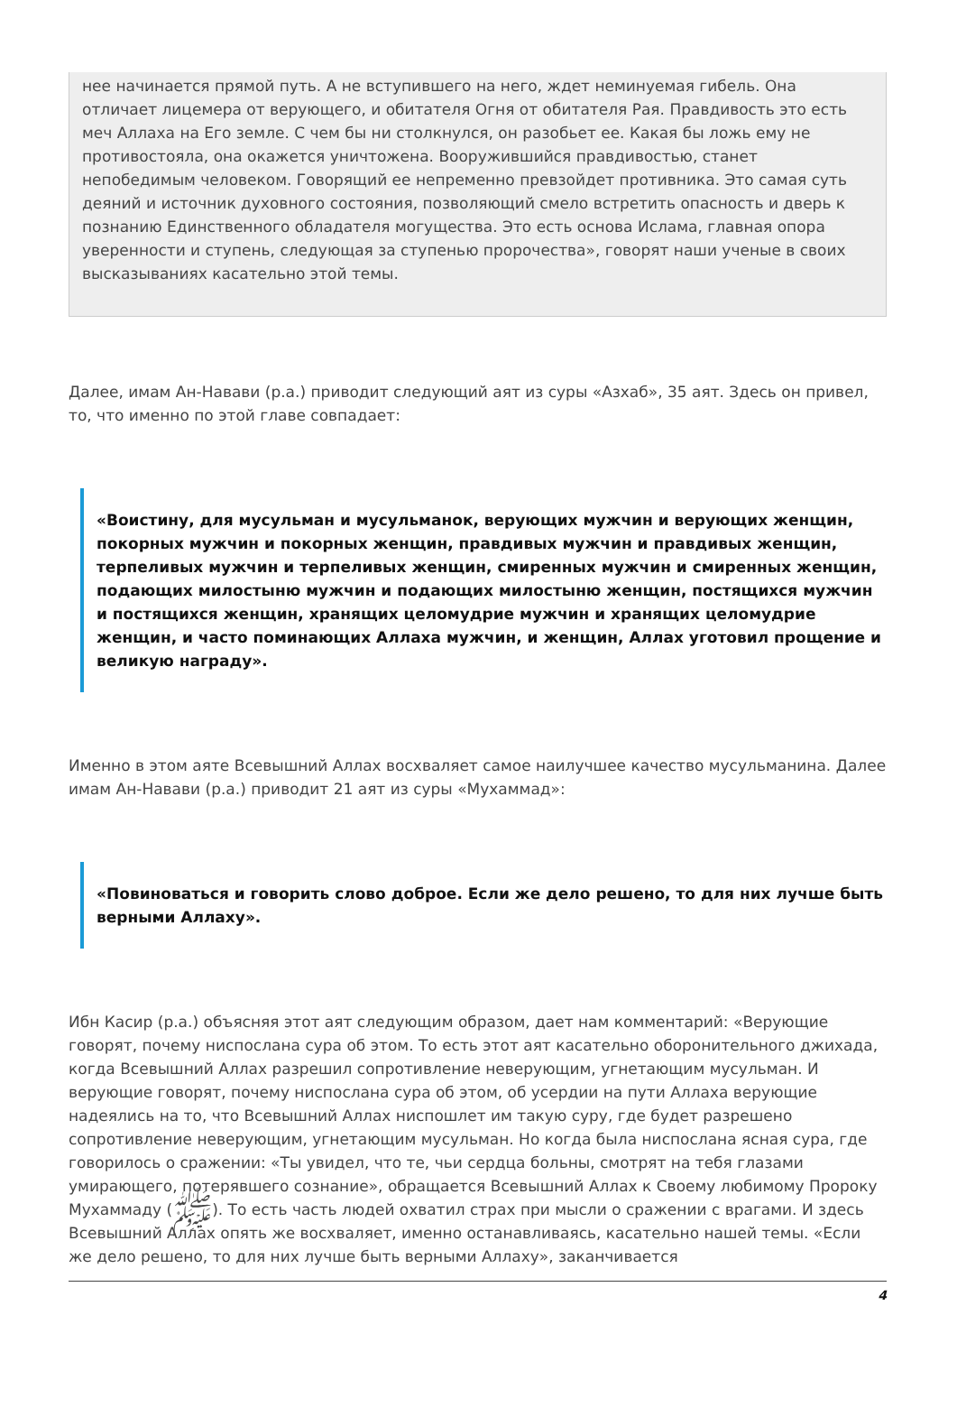нее начинается прямой путь. А не вступившего на него, ждет неминуемая гибель. Она отличает лицемера от верующего, и обитателя Огня от обитателя Рая. Правдивость это есть меч Аллаха на Его земле. С чем бы ни столкнулся, он разобьет ее. Какая бы ложь ему не противостояла, она окажется уничтожена. Вооружившийся правдивостью, станет непобедимым человеком. Говорящий ее непременно превзойдет противника. Это самая суть деяний и источник духовного состояния, позволяющий смело встретить опасность и дверь к познанию Единственного обладателя могущества. Это есть основа Ислама, главная опора уверенности и ступень, следующая за ступенью пророчества», говорят наши ученые в своих высказываниях касательно этой темы.
Далее, имам Ан-Навави (р.а.) приводит следующий аят из суры «Азхаб», 35 аят. Здесь он привел, то, что именно по этой главе совпадает:
«Воистину, для мусульман и мусульманок, верующих мужчин и верующих женщин, покорных мужчин и покорных женщин, правдивых мужчин и правдивых женщин, терпеливых мужчин и терпеливых женщин, смиренных мужчин и смиренных женщин, подающих милостыню мужчин и подающих милостыню женщин, постящихся мужчин и постящихся женщин, хранящих целомудрие мужчин и хранящих целомудрие женщин, и часто поминающих Аллаха мужчин, и женщин, Аллах уготовил прощение и великую награду».
Именно в этом аяте Всевышний Аллах восхваляет самое наилучшее качество мусульманина. Далее имам Ан-Навави (р.а.) приводит 21 аят из суры «Мухаммад»:
«Повиноваться и говорить слово доброе. Если же дело решено, то для них лучше быть верными Аллаху».
Ибн Касир (р.а.) объясняя этот аят следующим образом, дает нам комментарий: «Верующие говорят, почему ниспослана сура об этом. То есть этот аят касательно оборонительного джихада, когда Всевышний Аллах разрешил сопротивление неверующим, угнетающим мусульман. И верующие говорят, почему ниспослана сура об этом, об усердии на пути Аллаха верующие надеялись на то, что Всевышний Аллах ниспошлет им такую суру, где будет разрешено сопротивление неверующим, угнетающим мусульман. Но когда была ниспослана ясная сура, где говорилось о сражении: «Ты увидел, что те, чьи сердца больны, смотрят на тебя глазами умирающего, потерявшего сознание», обращается Всевышний Аллах к Своему любимому Пророку Мухаммаду (ﷺ). То есть часть людей охватил страх при мысли о сражении с врагами. И здесь Всевышний Аллах опять же восхваляет, именно останавливаясь, касательно нашей темы. «Если же дело решено, то для них лучше быть верными Аллаху», заканчивается
4